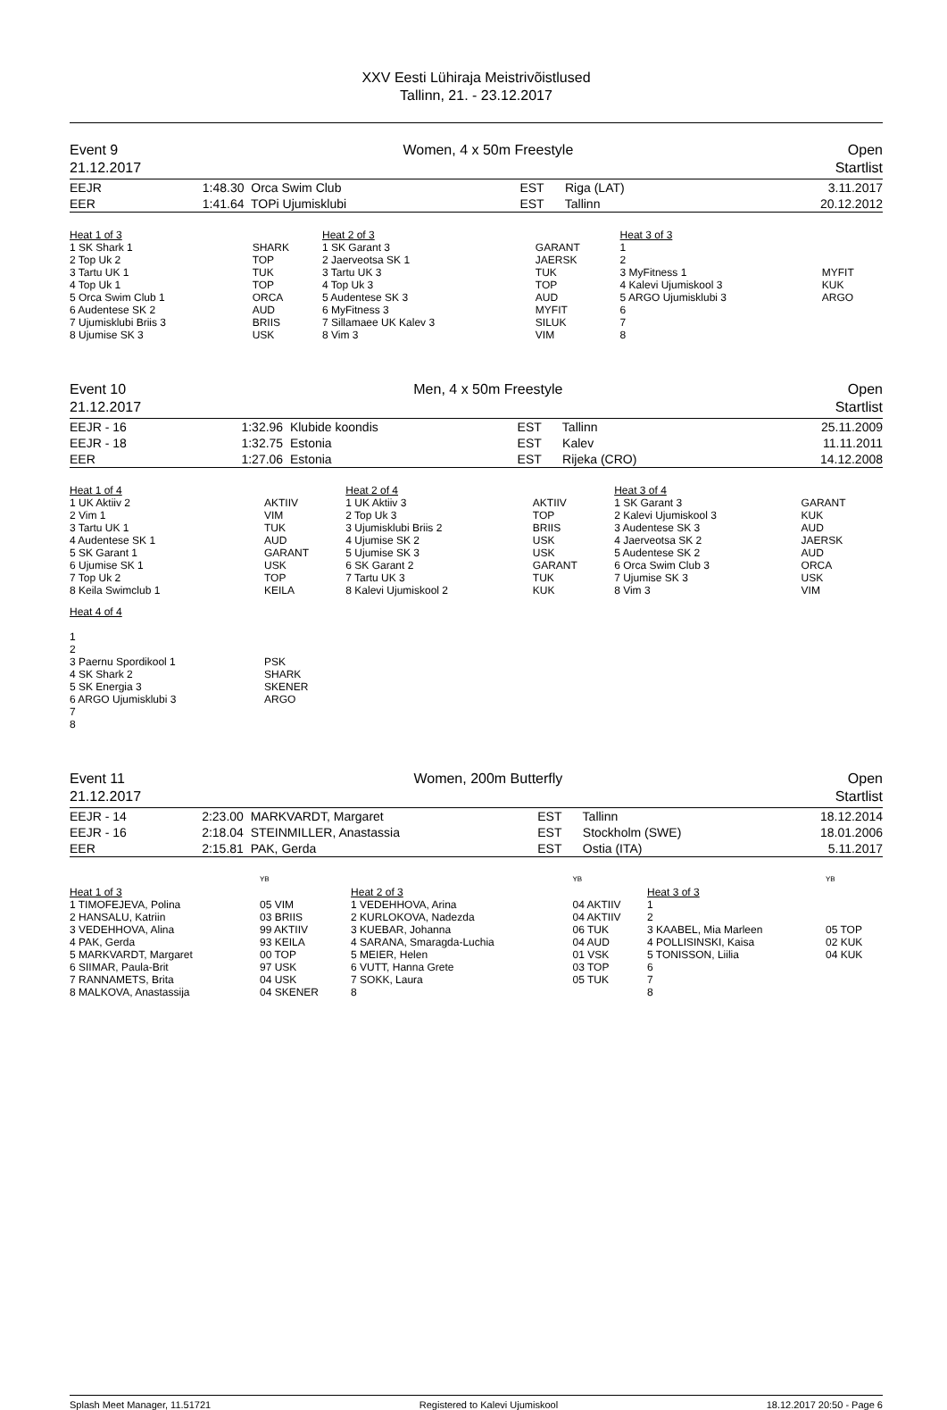XXV Eesti Lühiraja Meistrivõistlused
Tallinn, 21. - 23.12.2017
Event 9
21.12.2017
Women, 4 x 50m Freestyle Open
Startlist
| EEJR | 1:48.30 | Orca Swim Club | EST | Riga (LAT) | 3.11.2017 |
| EER | 1:41.64 | TOPi Ujumisklubi | EST | Tallinn | 20.12.2012 |
| Heat 1 of 3 | | Heat 2 of 3 | | Heat 3 of 3 | |
| 1 SK Shark 1 2 Top Uk 2 3 Tartu UK 1 4 Top Uk 1 5 Orca Swim Club 1 6 Audentese SK 2 7 Ujumisklubi Briis 3 8 Ujumise SK 3 | SHARK TOP TUK TOP ORCA AUD BRIIS USK | 1 SK Garant 3 2 Jaerveotsa SK 1 3 Tartu UK 3 4 Top Uk 3 5 Audentese SK 3 6 MyFitness 3 7 Sillamaee UK Kalev 3 8 Vim 3 | GARANT JAERSK TUK TOP AUD MYFIT SILUK VIM | 1 2 3 MyFitness 1 4 Kalevi Ujumiskool 3 5 ARGO Ujumisklubi 3 6 7 8 | MYFIT KUK ARGO |
Event 10
21.12.2017
Men, 4 x 50m Freestyle Open
Startlist
| EEJR - 16 | 1:32.96 | Klubide koondis | EST | Tallinn | 25.11.2009 |
| EEJR - 18 | 1:32.75 | Estonia | EST | Kalev | 11.11.2011 |
| EER | 1:27.06 | Estonia | EST | Rijeka (CRO) | 14.12.2008 |
| Heat 1 of 4 | | Heat 2 of 4 | | Heat 3 of 4 | |
| 1 UK Aktiiv 2 2 Vim 1 3 Tartu UK 1 4 Audentese SK 1 5 SK Garant 1 6 Ujumise SK 1 7 Top Uk 2 8 Keila Swimclub 1 | AKTIIV VIM TUK AUD GARANT USK TOP KEILA | 1 UK Aktiiv 3 2 Top Uk 3 3 Ujumisklubi Briis 2 4 Ujumise SK 2 5 Ujumise SK 3 6 SK Garant 2 7 Tartu UK 3 8 Kalevi Ujumiskool 2 | AKTIIV TOP BRIIS USK USK GARANT TUK KUK | 1 SK Garant 3 2 Kalevi Ujumiskool 3 3 Audentese SK 3 4 Jaerveotsa SK 2 5 Audentese SK 2 6 Orca Swim Club 3 7 Ujumise SK 3 8 Vim 3 | GARANT KUK AUD JAERSK AUD ORCA USK VIM |
| Heat 4 of 4 1 2 3 Paernu Spordikool 1 4 SK Shark 2 5 SK Energia 3 6 ARGO Ujumisklubi 3 7 8 | PSK SHARK SKENER ARGO | | | | |
Event 11
21.12.2017
Women, 200m Butterfly Open
Startlist
| EEJR - 14 | 2:23.00 | MARKVARDT, Margaret | EST | Tallinn | 18.12.2014 |
| EEJR - 16 | 2:18.04 | STEINMILLER, Anastassia | EST | Stockholm (SWE) | 18.01.2006 |
| EER | 2:15.81 | PAK, Gerda | EST | Ostia (ITA) | 5.11.2017 |
| | YB | | YB | | YB |
| Heat 1 of 3 | | Heat 2 of 3 | | Heat 3 of 3 | |
| 1 TIMOFEJEVA, Polina 2 HANSALU, Katriin 3 VEDEHHOVA, Alina 4 PAK, Gerda 5 MARKVARDT, Margaret 6 SIIMAR, Paula-Brit 7 RANNAMETS, Brita 8 MALKOVA, Anastassija | 05 VIM 03 BRIIS 99 AKTIIV 93 KEILA 00 TOP 97 USK 04 USK 04 SKENER | 1 VEDEHHOVA, Arina 2 KURLOKOVA, Nadezda 3 KUEBAR, Johanna 4 SARANA, Smaragda-Luchia 5 MEIER, Helen 6 VUTT, Hanna Grete 7 SOKK, Laura 8 | 04 AKTIIV 04 AKTIIV 06 TUK 04 AUD 01 VSK 03 TOP 05 TUK | 1 2 3 KAABEL, Mia Marleen 4 POLLISINSKI, Kaisa 5 TONISSON, Liilia 6 7 8 | 05 TOP 02 KUK 04 KUK |
Splash Meet Manager, 11.51721 Registered to Kalevi Ujumiskool 18.12.2017 20:50 - Page 6